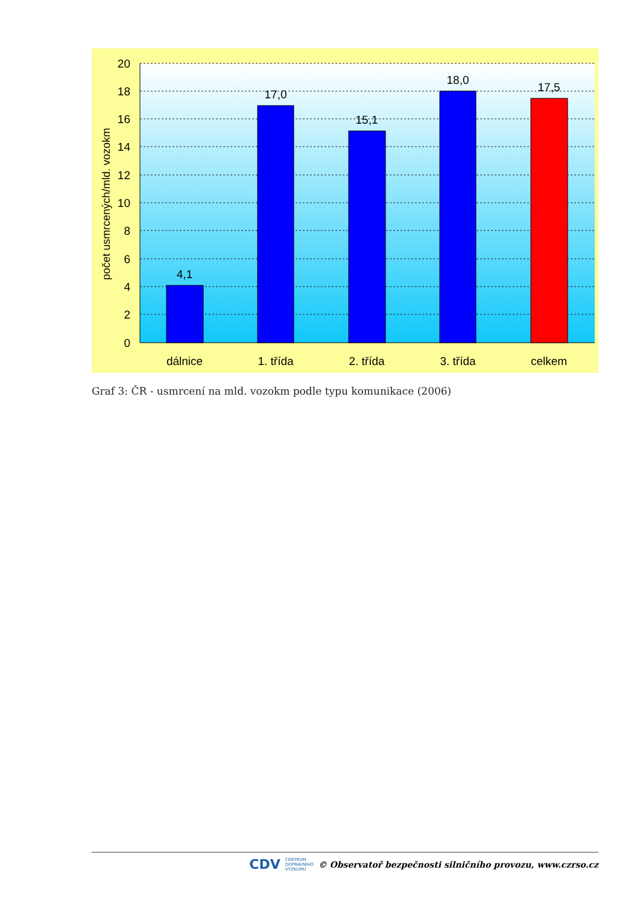20
18
16
14
12
10
8
6
4
2
0
4,1
17,0
15,1
18,0
17,5
dálnice
1. třída
2. třída
3. třída
celkem
počet usmrcených/mld. vozokm
Graf 3: ČR - usmrcení na mld. vozokm podle typu komunikace (2006)
CDV CENTRUM
DOPRAVNÍHO
VÝZKUMU © Observatoř bezpečnosti silničního provozu, www.czrso.cz